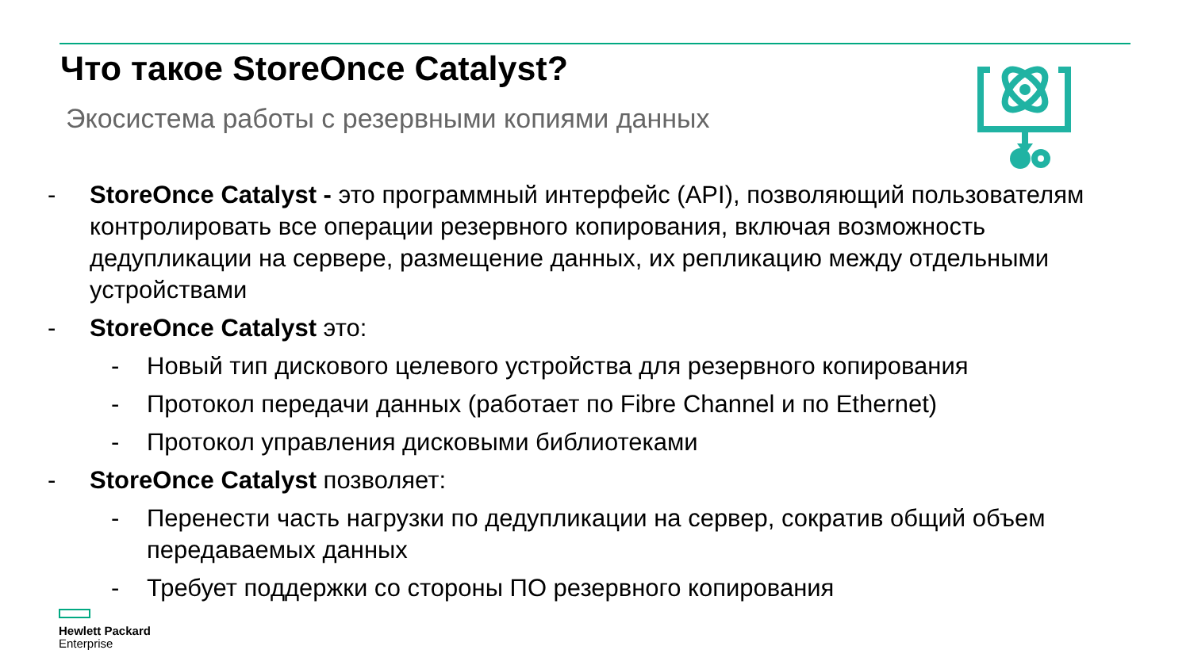Что такое StoreOnce Catalyst?
Экосистема работы с резервными копиями данных
- StoreOnce Catalyst - это программный интерфейс (API), позволяющий пользователям контролировать все операции резервного копирования, включая возможность дедупликации на сервере, размещение данных, их репликацию между отдельными устройствами
- StoreOnce Catalyst это:
- Новый тип дискового целевого устройства для резервного копирования
- Протокол передачи данных (работает по Fibre Channel и по Ethernet)
- Протокол управления дисковыми библиотеками
- StoreOnce Catalyst позволяет:
- Перенести часть нагрузки по дедупликации на сервер, сократив общий объем передаваемых данных
- Требует поддержки со стороны ПО резервного копирования
Hewlett Packard
Enterprise